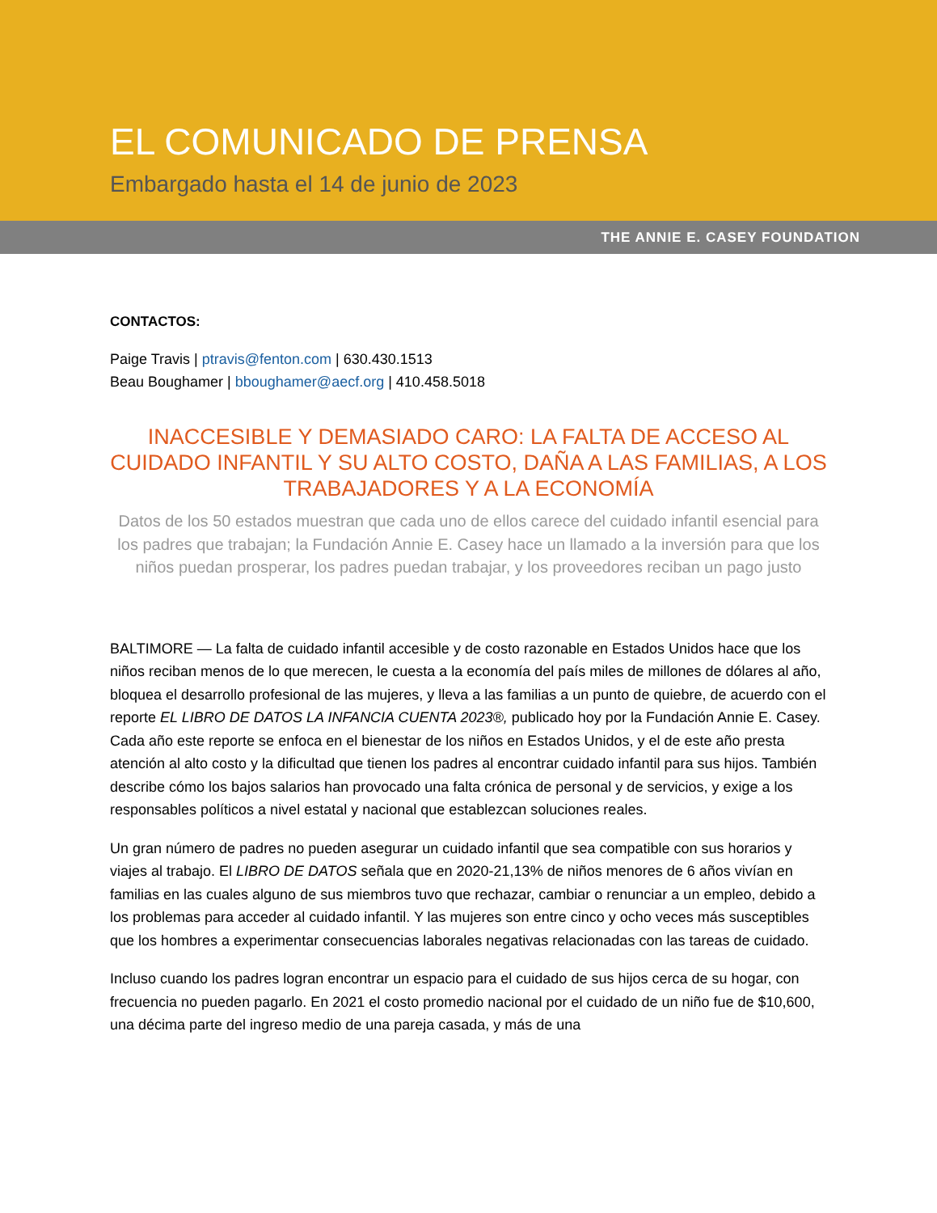EL COMUNICADO DE PRENSA
Embargado hasta el 14 de junio de 2023
THE ANNIE E. CASEY FOUNDATION
CONTACTOS:
Paige Travis | ptravis@fenton.com | 630.430.1513
Beau Boughamer | bboughamer@aecf.org | 410.458.5018
INACCESIBLE Y DEMASIADO CARO: LA FALTA DE ACCESO AL CUIDADO INFANTIL Y SU ALTO COSTO, DAÑA A LAS FAMILIAS, A LOS TRABAJADORES Y A LA ECONOMÍA
Datos de los 50 estados muestran que cada uno de ellos carece del cuidado infantil esencial para los padres que trabajan; la Fundación Annie E. Casey hace un llamado a la inversión para que los niños puedan prosperar, los padres puedan trabajar, y los proveedores reciban un pago justo
BALTIMORE — La falta de cuidado infantil accesible y de costo razonable en Estados Unidos hace que los niños reciban menos de lo que merecen, le cuesta a la economía del país miles de millones de dólares al año, bloquea el desarrollo profesional de las mujeres, y lleva a las familias a un punto de quiebre, de acuerdo con el reporte EL LIBRO DE DATOS LA INFANCIA CUENTA 2023®, publicado hoy por la Fundación Annie E. Casey. Cada año este reporte se enfoca en el bienestar de los niños en Estados Unidos, y el de este año presta atención al alto costo y la dificultad que tienen los padres al encontrar cuidado infantil para sus hijos. También describe cómo los bajos salarios han provocado una falta crónica de personal y de servicios, y exige a los responsables políticos a nivel estatal y nacional que establezcan soluciones reales.
Un gran número de padres no pueden asegurar un cuidado infantil que sea compatible con sus horarios y viajes al trabajo. El LIBRO DE DATOS señala que en 2020-21,13% de niños menores de 6 años vivían en familias en las cuales alguno de sus miembros tuvo que rechazar, cambiar o renunciar a un empleo, debido a los problemas para acceder al cuidado infantil. Y las mujeres son entre cinco y ocho veces más susceptibles que los hombres a experimentar consecuencias laborales negativas relacionadas con las tareas de cuidado.
Incluso cuando los padres logran encontrar un espacio para el cuidado de sus hijos cerca de su hogar, con frecuencia no pueden pagarlo. En 2021 el costo promedio nacional por el cuidado de un niño fue de $10,600, una décima parte del ingreso medio de una pareja casada, y más de una